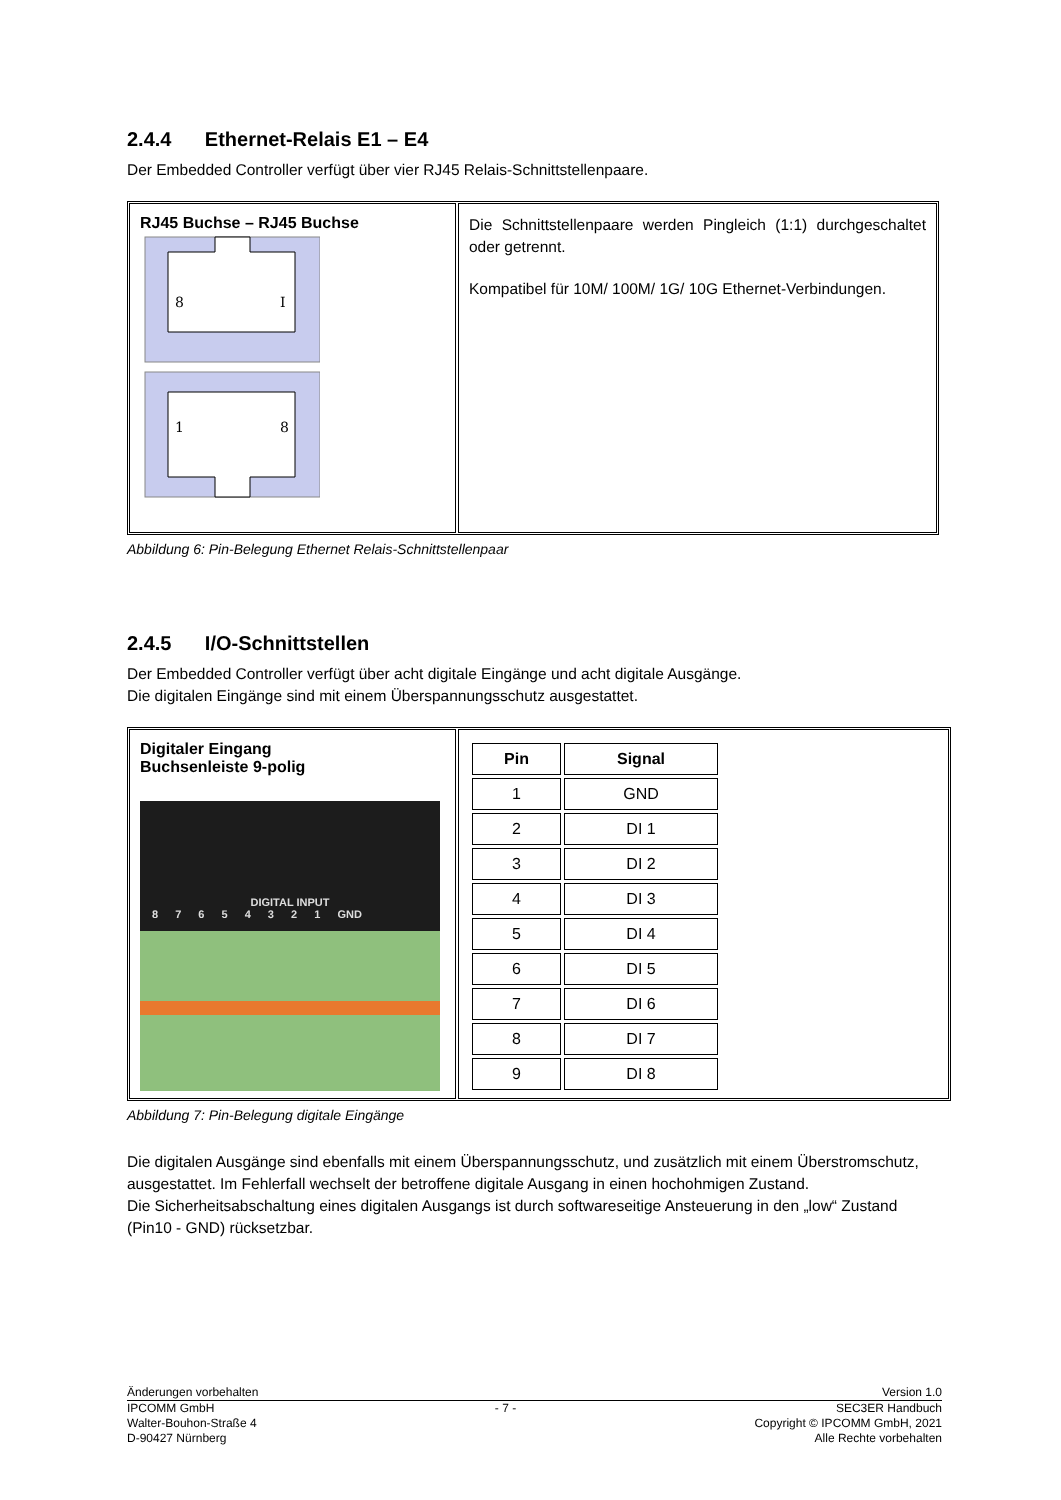2.4.4 Ethernet-Relais E1 – E4
Der Embedded Controller verfügt über vier RJ45 Relais-Schnittstellenpaare.
RJ45 Buchse – RJ45 Buchse
8
I
1
8
Die Schnittstellenpaare werden Pingleich (1:1) durchgeschaltet oder getrennt.
Kompatibel für 10M/ 100M/ 1G/ 10G Ethernet-Verbindungen.
Abbildung 6: Pin-Belegung Ethernet Relais-Schnittstellenpaar
2.4.5 I/O-Schnittstellen
Der Embedded Controller verfügt über acht digitale Eingänge und acht digitale Ausgänge.
Die digitalen Eingänge sind mit einem Überspannungsschutz ausgestattet.
Digitaler Eingang
Buchsenleiste 9-polig
DIGITAL INPUT
8 7 6 5 4 3 2 1 GND
| Pin | Signal |
| --- | --- |
| 1 | GND |
| 2 | DI 1 |
| 3 | DI 2 |
| 4 | DI 3 |
| 5 | DI 4 |
| 6 | DI 5 |
| 7 | DI 6 |
| 8 | DI 7 |
| 9 | DI 8 |
Abbildung 7: Pin-Belegung digitale Eingänge
Die digitalen Ausgänge sind ebenfalls mit einem Überspannungsschutz, und zusätzlich mit einem Überstromschutz, ausgestattet. Im Fehlerfall wechselt der betroffene digitale Ausgang in einen hochohmigen Zustand.
Die Sicherheitsabschaltung eines digitalen Ausgangs ist durch softwareseitige Ansteuerung in den „low“ Zustand (Pin10 - GND) rücksetzbar.
Änderungen vorbehalten Version 1.0
IPCOMM GmbH
Walter-Bouhon-Straße 4
D-90427 Nürnberg - 7 - SEC3ER Handbuch
Copyright © IPCOMM GmbH, 2021
Alle Rechte vorbehalten